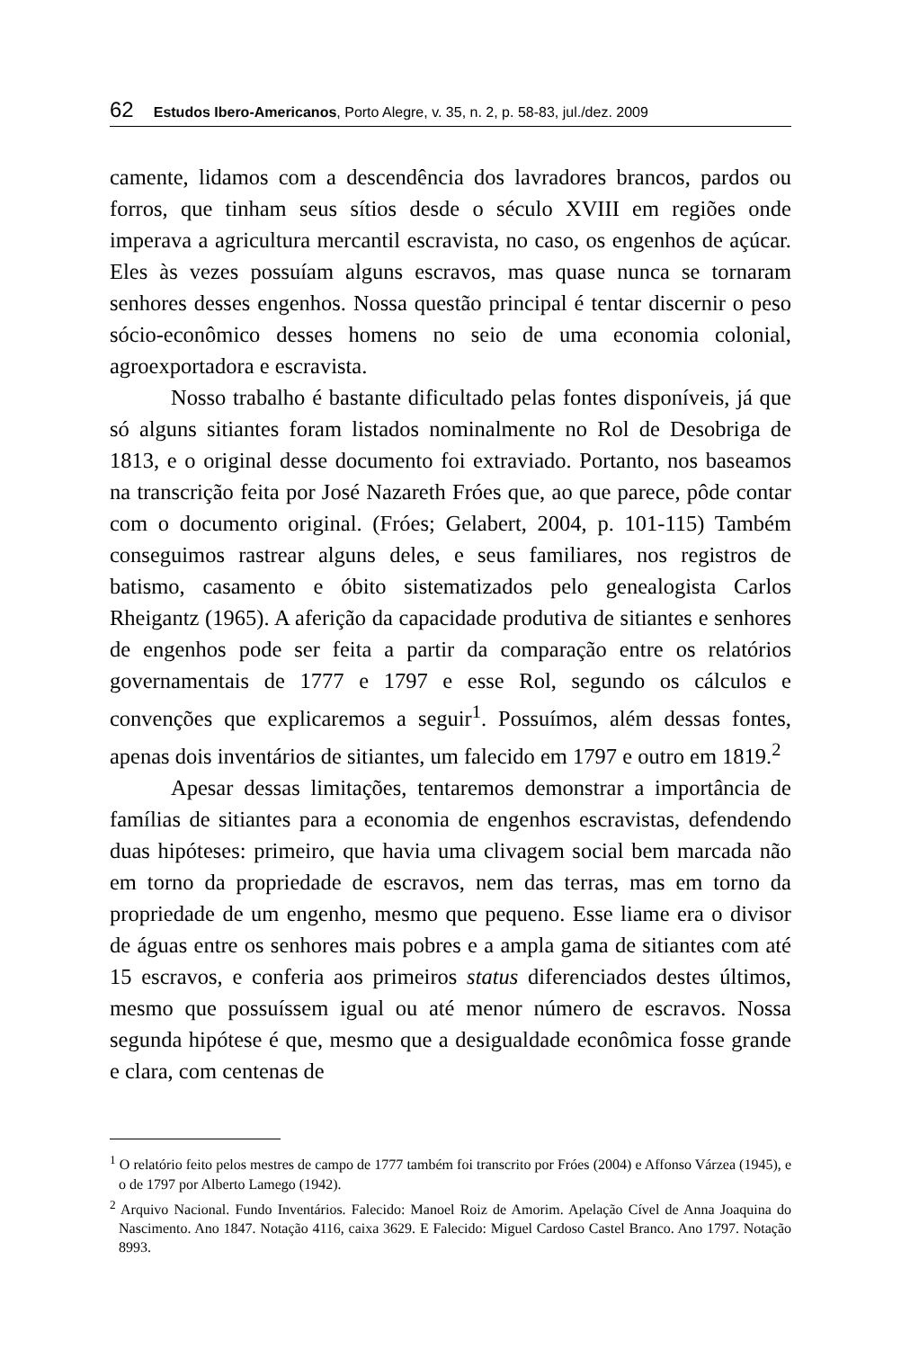62 Estudos Ibero-Americanos, Porto Alegre, v. 35, n. 2, p. 58-83, jul./dez. 2009
camente, lidamos com a descendência dos lavradores brancos, pardos ou forros, que tinham seus sítios desde o século XVIII em regiões onde imperava a agricultura mercantil escravista, no caso, os engenhos de açúcar. Eles às vezes possuíam alguns escravos, mas quase nunca se tornaram senhores desses engenhos. Nossa questão principal é tentar discernir o peso sócio-econômico desses homens no seio de uma economia colonial, agroexportadora e escravista.
Nosso trabalho é bastante dificultado pelas fontes disponíveis, já que só alguns sitiantes foram listados nominalmente no Rol de Desobriga de 1813, e o original desse documento foi extraviado. Portanto, nos baseamos na transcrição feita por José Nazareth Fróes que, ao que parece, pôde contar com o documento original. (Fróes; Gelabert, 2004, p. 101-115) Também conseguimos rastrear alguns deles, e seus familiares, nos registros de batismo, casamento e óbito sistematizados pelo genealogista Carlos Rheigantz (1965). A aferição da capacidade produtiva de sitiantes e senhores de engenhos pode ser feita a partir da comparação entre os relatórios governamentais de 1777 e 1797 e esse Rol, segundo os cálculos e convenções que explicaremos a seguir<sup>1</sup>. Possuímos, além dessas fontes, apenas dois inventários de sitiantes, um falecido em 1797 e outro em 1819.<sup>2</sup>
Apesar dessas limitações, tentaremos demonstrar a importância de famílias de sitiantes para a economia de engenhos escravistas, defendendo duas hipóteses: primeiro, que havia uma clivagem social bem marcada não em torno da propriedade de escravos, nem das terras, mas em torno da propriedade de um engenho, mesmo que pequeno. Esse liame era o divisor de águas entre os senhores mais pobres e a ampla gama de sitiantes com até 15 escravos, e conferia aos primeiros status diferenciados destes últimos, mesmo que possuíssem igual ou até menor número de escravos. Nossa segunda hipótese é que, mesmo que a desigualdade econômica fosse grande e clara, com centenas de
<sup>1</sup> O relatório feito pelos mestres de campo de 1777 também foi transcrito por Fróes (2004) e Affonso Várzea (1945), e o de 1797 por Alberto Lamego (1942).
<sup>2</sup> Arquivo Nacional. Fundo Inventários. Falecido: Manoel Roiz de Amorim. Apelação Cível de Anna Joaquina do Nascimento. Ano 1847. Notação 4116, caixa 3629. E Falecido: Miguel Cardoso Castel Branco. Ano 1797. Notação 8993.